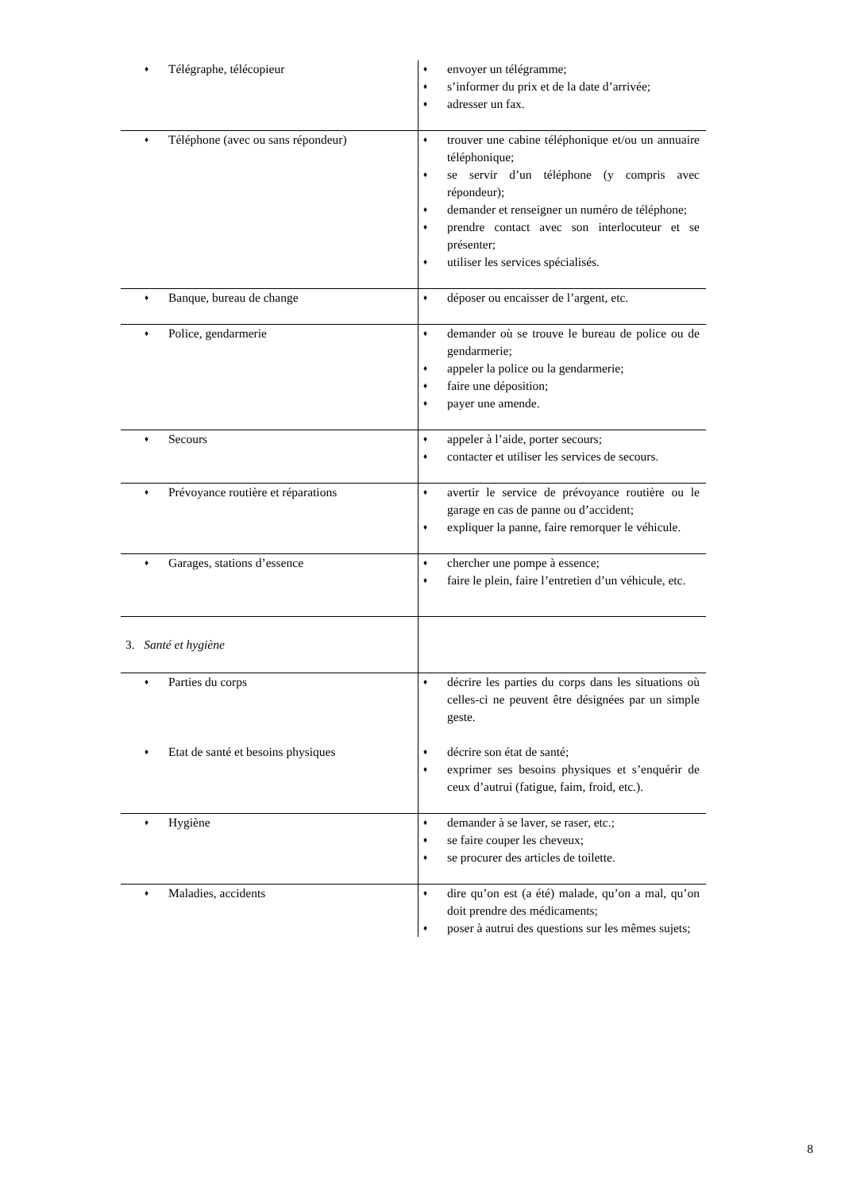| ♦ Télégraphe, télécopieur | ♦ envoyer un télégramme; ♦ s’informer du prix et de la date d’arrivée; ♦ adresser un fax. |
| ♦ Téléphone (avec ou sans répondeur) | ♦ trouver une cabine téléphonique et/ou un annuaire téléphonique; ♦ se servir d’un téléphone (y compris avec répondeur); ♦ demander et renseigner un numéro de téléphone; ♦ prendre contact avec son interlocuteur et se présenter; ♦ utiliser les services spécialisés. |
| ♦ Banque, bureau de change | ♦ déposer ou encaisser de l’argent, etc. |
| ♦ Police, gendarmerie | ♦ demander où se trouve le bureau de police ou de gendarmerie; ♦ appeler la police ou la gendarmerie; ♦ faire une déposition; ♦ payer une amende. |
| ♦ Secours | ♦ appeler à l’aide, porter secours; ♦ contacter et utiliser les services de secours. |
| ♦ Prévoyance routière et réparations | ♦ avertir le service de prévoyance routière ou le garage en cas de panne ou d’accident; ♦ expliquer la panne, faire remorquer le véhicule. |
| ♦ Garages, stations d’essence | ♦ chercher une pompe à essence; ♦ faire le plein, faire l’entretien d’un véhicule, etc. |
| 3. Santé et hygiène | |
| ♦ Parties du corps | ♦ décrire les parties du corps dans les situations où celles-ci ne peuvent être désignées par un simple geste. |
| ♦ Etat de santé et besoins physiques | ♦ décrire son état de santé; ♦ exprimer ses besoins physiques et s’enquérir de ceux d’autrui (fatigue, faim, froid, etc.). |
| ♦ Hygiène | ♦ demander à se laver, se raser, etc.; ♦ se faire couper les cheveux; ♦ se procurer des articles de toilette. |
| ♦ Maladies, accidents | ♦ dire qu’on est (a été) malade, qu’on a mal, qu’on doit prendre des médicaments; ♦ poser à autrui des questions sur les mêmes sujets; |
8